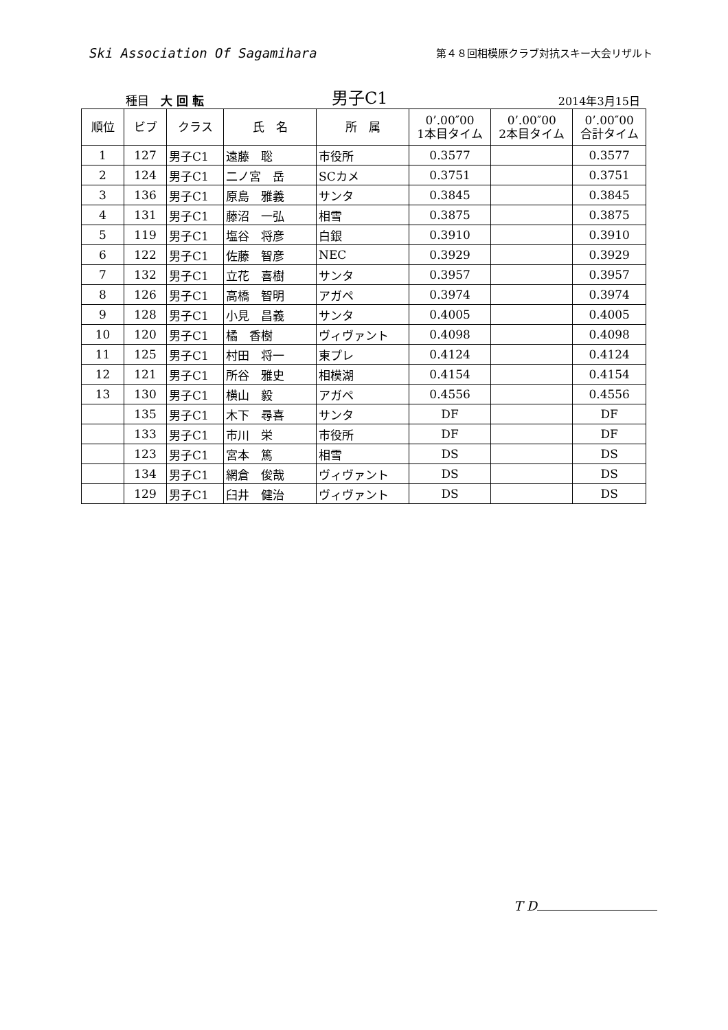Ski Association Of Sagamihara
第４８回相模原クラブ対抗スキー大会リザルト
種目　大 回 転
男子C1
2014年3月15日
| 順位 | ビブ | クラス | 氏 名 | 所 属 | 0’.00″00 1本目タイム | 0’.00″00 2本目タイム | 0’.00″00 合計タイム |
| --- | --- | --- | --- | --- | --- | --- | --- |
| 1 | 127 | 男子C1 | 遠藤 聡 | 市役所 | 0.3577 | | 0.3577 |
| 2 | 124 | 男子C1 | 二ノ宮 岳 | SCカメ | 0.3751 | | 0.3751 |
| 3 | 136 | 男子C1 | 原島 雅義 | サンタ | 0.3845 | | 0.3845 |
| 4 | 131 | 男子C1 | 藤沼 一弘 | 相雪 | 0.3875 | | 0.3875 |
| 5 | 119 | 男子C1 | 塩谷 将彦 | 白銀 | 0.3910 | | 0.3910 |
| 6 | 122 | 男子C1 | 佐藤 智彦 | NEC | 0.3929 | | 0.3929 |
| 7 | 132 | 男子C1 | 立花 喜樹 | サンタ | 0.3957 | | 0.3957 |
| 8 | 126 | 男子C1 | 高橋 智明 | アガペ | 0.3974 | | 0.3974 |
| 9 | 128 | 男子C1 | 小見 昌義 | サンタ | 0.4005 | | 0.4005 |
| 10 | 120 | 男子C1 | 橘 香樹 | ヴィヴァント | 0.4098 | | 0.4098 |
| 11 | 125 | 男子C1 | 村田 将一 | 東プレ | 0.4124 | | 0.4124 |
| 12 | 121 | 男子C1 | 所谷 雅史 | 相模湖 | 0.4154 | | 0.4154 |
| 13 | 130 | 男子C1 | 横山 毅 | アガペ | 0.4556 | | 0.4556 |
| | 135 | 男子C1 | 木下 尋喜 | サンタ | DF | | DF |
| | 133 | 男子C1 | 市川 栄 | 市役所 | DF | | DF |
| | 123 | 男子C1 | 宮本 篤 | 相雪 | DS | | DS |
| | 134 | 男子C1 | 網倉 俊哉 | ヴィヴァント | DS | | DS |
| | 129 | 男子C1 | 臼井 健治 | ヴィヴァント | DS | | DS |
T D